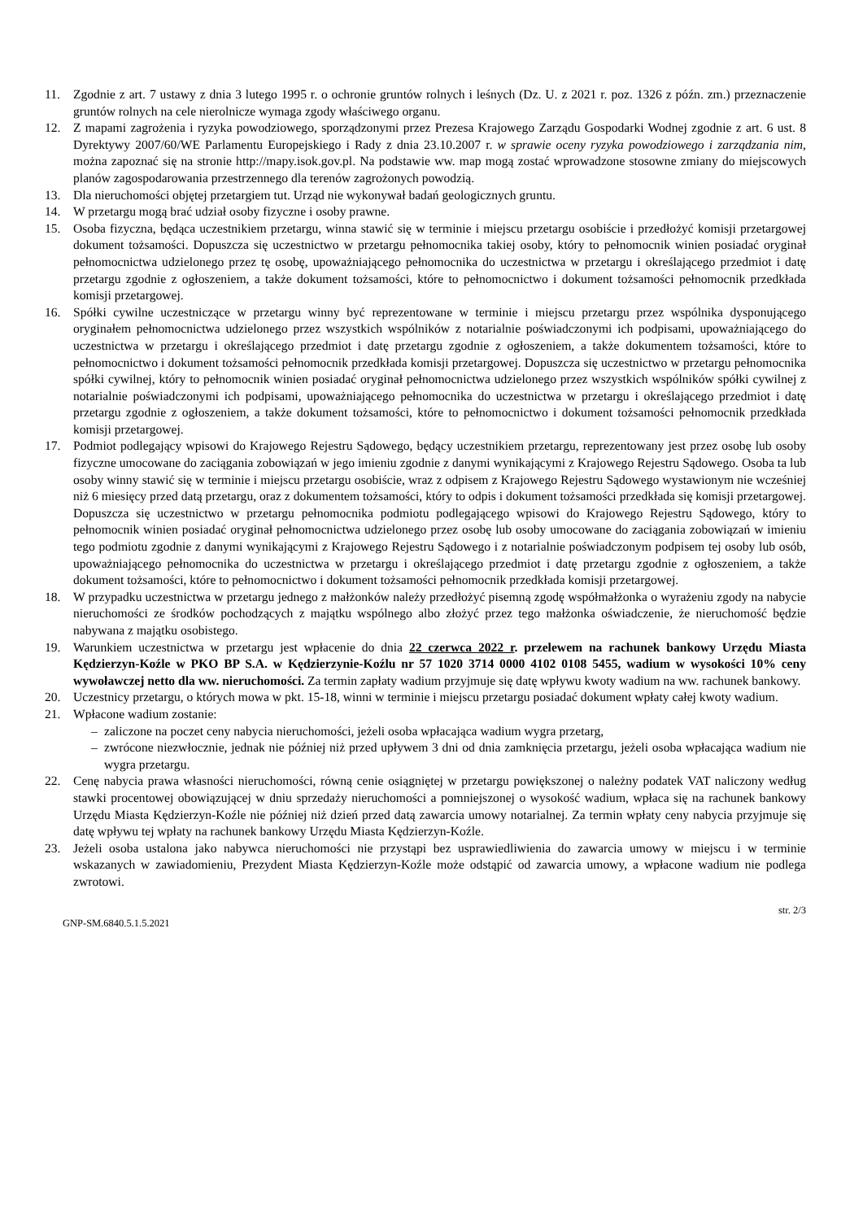11. Zgodnie z art. 7 ustawy z dnia 3 lutego 1995 r. o ochronie gruntów rolnych i leśnych (Dz. U. z 2021 r. poz. 1326 z późn. zm.) przeznaczenie gruntów rolnych na cele nierolnicze wymaga zgody właściwego organu.
12. Z mapami zagrożenia i ryzyka powodziowego, sporządzonymi przez Prezesa Krajowego Zarządu Gospodarki Wodnej zgodnie z art. 6 ust. 8 Dyrektywy 2007/60/WE Parlamentu Europejskiego i Rady z dnia 23.10.2007 r. w sprawie oceny ryzyka powodziowego i zarządzania nim, można zapoznać się na stronie http://mapy.isok.gov.pl. Na podstawie ww. map mogą zostać wprowadzone stosowne zmiany do miejscowych planów zagospodarowania przestrzennego dla terenów zagrożonych powodzią.
13. Dla nieruchomości objętej przetargiem tut. Urząd nie wykonywał badań geologicznych gruntu.
14. W przetargu mogą brać udział osoby fizyczne i osoby prawne.
15. Osoba fizyczna, będąca uczestnikiem przetargu, winna stawić się w terminie i miejscu przetargu osobiście i przedłożyć komisji przetargowej dokument tożsamości. Dopuszcza się uczestnictwo w przetargu pełnomocnika takiej osoby, który to pełnomocnik winien posiadać oryginał pełnomocnictwa udzielonego przez tę osobę, upoważniającego pełnomocnika do uczestnictwa w przetargu i określającego przedmiot i datę przetargu zgodnie z ogłoszeniem, a także dokument tożsamości, które to pełnomocnictwo i dokument tożsamości pełnomocnik przedkłada komisji przetargowej.
16. Spółki cywilne uczestniczące w przetargu winny być reprezentowane w terminie i miejscu przetargu przez wspólnika dysponującego oryginałem pełnomocnictwa udzielonego przez wszystkich wspólników z notarialnie poświadczonymi ich podpisami, upoważniającego do uczestnictwa w przetargu i określającego przedmiot i datę przetargu zgodnie z ogłoszeniem, a także dokumentem tożsamości, które to pełnomocnictwo i dokument tożsamości pełnomocnik przedkłada komisji przetargowej. Dopuszcza się uczestnictwo w przetargu pełnomocnika spółki cywilnej, który to pełnomocnik winien posiadać oryginał pełnomocnictwa udzielonego przez wszystkich wspólników spółki cywilnej z notarialnie poświadczonymi ich podpisami, upoważniającego pełnomocnika do uczestnictwa w przetargu i określającego przedmiot i datę przetargu zgodnie z ogłoszeniem, a także dokument tożsamości, które to pełnomocnictwo i dokument tożsamości pełnomocnik przedkłada komisji przetargowej.
17. Podmiot podlegający wpisowi do Krajowego Rejestru Sądowego, będący uczestnikiem przetargu, reprezentowany jest przez osobę lub osoby fizyczne umocowane do zaciągania zobowiązań w jego imieniu zgodnie z danymi wynikającymi z Krajowego Rejestru Sądowego. Osoba ta lub osoby winny stawić się w terminie i miejscu przetargu osobiście, wraz z odpisem z Krajowego Rejestru Sądowego wystawionym nie wcześniej niż 6 miesięcy przed datą przetargu, oraz z dokumentem tożsamości, który to odpis i dokument tożsamości przedkłada się komisji przetargowej. Dopuszcza się uczestnictwo w przetargu pełnomocnika podmiotu podlegającego wpisowi do Krajowego Rejestru Sądowego, który to pełnomocnik winien posiadać oryginał pełnomocnictwa udzielonego przez osobę lub osoby umocowane do zaciągania zobowiązań w imieniu tego podmiotu zgodnie z danymi wynikającymi z Krajowego Rejestru Sądowego i z notarialnie poświadczonym podpisem tej osoby lub osób, upoważniającego pełnomocnika do uczestnictwa w przetargu i określającego przedmiot i datę przetargu zgodnie z ogłoszeniem, a także dokument tożsamości, które to pełnomocnictwo i dokument tożsamości pełnomocnik przedkłada komisji przetargowej.
18. W przypadku uczestnictwa w przetargu jednego z małżonków należy przedłożyć pisemną zgodę współmałżonka o wyrażeniu zgody na nabycie nieruchomości ze środków pochodzących z majątku wspólnego albo złożyć przez tego małżonka oświadczenie, że nieruchomość będzie nabywana z majątku osobistego.
19. Warunkiem uczestnictwa w przetargu jest wpłacenie do dnia 22 czerwca 2022 r. przelewem na rachunek bankowy Urzędu Miasta Kędzierzyn-Koźle w PKO BP S.A. w Kędzierzynie-Koźlu nr 57 1020 3714 0000 4102 0108 5455, wadium w wysokości 10% ceny wywoławczej netto dla ww. nieruchomości. Za termin zapłaty wadium przyjmuje się datę wpływu kwoty wadium na ww. rachunek bankowy.
20. Uczestnicy przetargu, o których mowa w pkt. 15-18, winni w terminie i miejscu przetargu posiadać dokument wpłaty całej kwoty wadium.
21. Wpłacone wadium zostanie:
– zaliczone na poczet ceny nabycia nieruchomości, jeżeli osoba wpłacająca wadium wygra przetarg,
– zwrócone niezwłocznie, jednak nie później niż przed upływem 3 dni od dnia zamknięcia przetargu, jeżeli osoba wpłacająca wadium nie wygra przetargu.
22. Cenę nabycia prawa własności nieruchomości, równą cenie osiągniętej w przetargu powiększonej o należny podatek VAT naliczony według stawki procentowej obowiązującej w dniu sprzedaży nieruchomości a pomniejszonej o wysokość wadium, wpłaca się na rachunek bankowy Urzędu Miasta Kędzierzyn-Koźle nie później niż dzień przed datą zawarcia umowy notarialnej. Za termin wpłaty ceny nabycia przyjmuje się datę wpływu tej wpłaty na rachunek bankowy Urzędu Miasta Kędzierzyn-Koźle.
23. Jeżeli osoba ustalona jako nabywca nieruchomości nie przystąpi bez usprawiedliwienia do zawarcia umowy w miejscu i w terminie wskazanych w zawiadomieniu, Prezydent Miasta Kędzierzyn-Koźle może odstąpić od zawarcia umowy, a wpłacone wadium nie podlega zwrotowi.
GNP-SM.6840.5.1.5.2021
str. 2/3